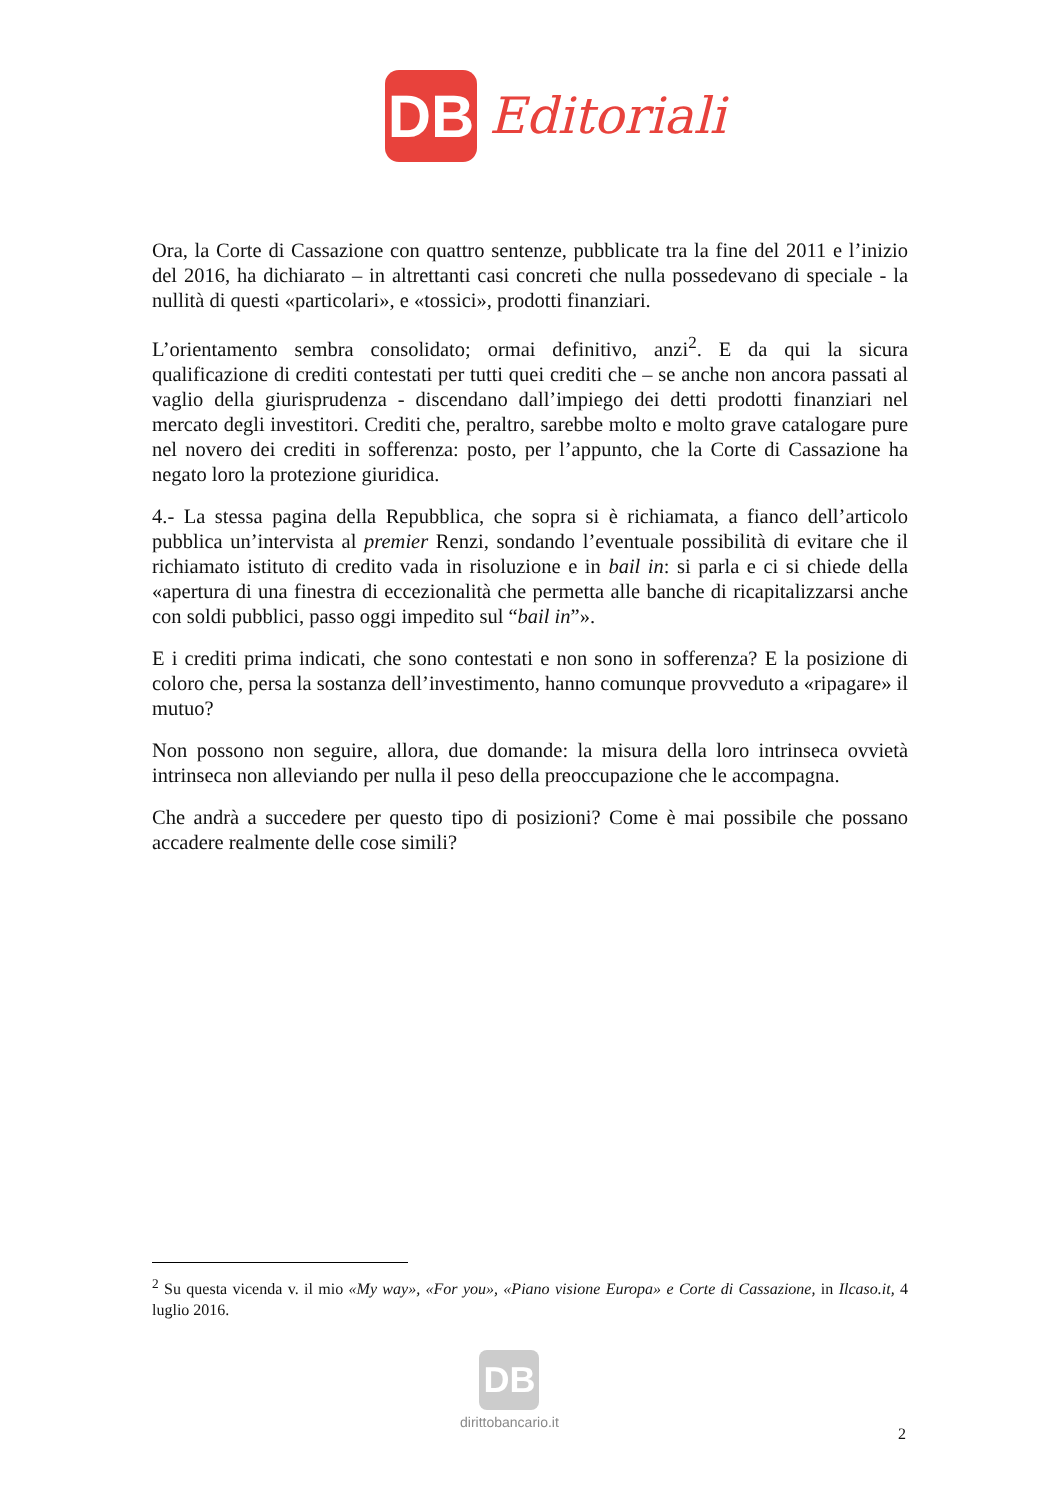DB
Editoriali
Ora, la Corte di Cassazione con quattro sentenze, pubblicate tra la fine del 2011 e l’inizio del 2016, ha dichiarato – in altrettanti casi concreti che nulla possedevano di speciale - la nullità di questi «particolari», e «tossici», prodotti finanziari.
L’orientamento sembra consolidato; ormai definitivo, anzi<sup>2</sup>. E da qui la sicura qualificazione di crediti contestati per tutti quei crediti che – se anche non ancora passati al vaglio della giurisprudenza - discendano dall’impiego dei detti prodotti finanziari nel mercato degli investitori. Crediti che, peraltro, sarebbe molto e molto grave catalogare pure nel novero dei crediti in sofferenza: posto, per l’appunto, che la Corte di Cassazione ha negato loro la protezione giuridica.
4.- La stessa pagina della Repubblica, che sopra si è richiamata, a fianco dell’articolo pubblica un’intervista al premier Renzi, sondando l’eventuale possibilità di evitare che il richiamato istituto di credito vada in risoluzione e in bail in: si parla e ci si chiede della «apertura di una finestra di eccezionalità che permetta alle banche di ricapitalizzarsi anche con soldi pubblici, passo oggi impedito sul “bail in”».
E i crediti prima indicati, che sono contestati e non sono in sofferenza? E la posizione di coloro che, persa la sostanza dell’investimento, hanno comunque provveduto a «ripagare» il mutuo?
Non possono non seguire, allora, due domande: la misura della loro intrinseca ovvietà intrinseca non alleviando per nulla il peso della preoccupazione che le accompagna.
Che andrà a succedere per questo tipo di posizioni? Come è mai possibile che possano accadere realmente delle cose simili?
<sup>2</sup> Su questa vicenda v. il mio «My way», «For you», «Piano visione Europa» e Corte di Cassazione, in Ilcaso.it, 4 luglio 2016.
DB
dirittobancario.it
2